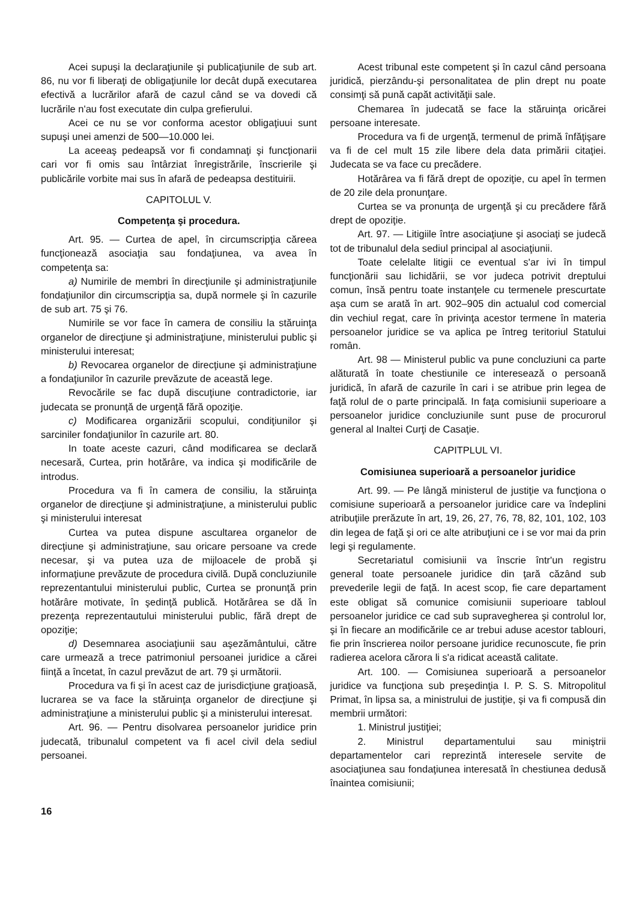Acei supuşi la declaraţiunile şi publicaţiunile de sub art. 86, nu vor fi liberaţi de obligaţiunile lor decât după executarea efectivă a lucrărilor afară de cazul când se va dovedi că lucrările n'au fost executate din culpa grefierului.
Acei ce nu se vor conforma acestor obligaţiuui sunt supuşi unei amenzi de 500—10.000 lei.
La aceeaş pedeapsă vor fi condamnaţi şi funcţionarii cari vor fi omis sau întârziat înregistrările, înscrierile şi publicările vorbite mai sus în afară de pedeapsa destituirii.
CAPITOLUL V.
Competenţa şi procedura.
Art. 95. — Curtea de apel, în circumscripţia căreea funcţionează asociaţia sau fondaţiunea, va avea în competenţa sa:
a) Numirile de membri în direcţiunile şi administraţiunile fondaţiunilor din circumscripţia sa, după normele şi în cazurile de sub art. 75 şi 76.
Numirile se vor face în camera de consiliu la stăruinţa organelor de direcţiune şi administraţiune, ministerului public şi ministerului interesat;
b) Revocarea organelor de direcţiune şi administraţiune a fondaţiunilor în cazurile prevăzute de această lege.
Revocările se fac după discuţiune contradictorie, iar judecata se pronunţă de urgenţă fără opoziţie.
c) Modificarea organizării scopului, condiţiunilor şi sarciniler fondaţiunilor în cazurile art. 80.
In toate aceste cazuri, când modificarea se declară necesară, Curtea, prin hotărâre, va indica şi modificările de introdus.
Procedura va fi în camera de consiliu, la stăruinţa organelor de direcţiune şi administraţiune, a ministerului public şi ministerului interesat
Curtea va putea dispune ascultarea organelor de direcţiune şi administraţiune, sau oricare persoane va crede necesar, şi va putea uza de mijloacele de probă şi informaţiune prevăzute de procedura civilă. După concluziunile reprezentantului ministerului public, Curtea se pronunţă prin hotărâre motivate, în şedinţă publică. Hotărârea se dă în prezenţa reprezentautului ministerului public, fără drept de opoziţie;
d) Desemnarea asociaţiunii sau aşezământului, către care urmează a trece patrimoniul persoanei juridice a cărei fiinţă a încetat, în cazul prevăzut de art. 79 şi următorii.
Procedura va fi şi în acest caz de jurisdicţiune graţioasă, lucrarea se va face la stăruinţa organelor de direcţiune şi administraţiune a ministerului public şi a ministerului interesat.
Art. 96. — Pentru disolvarea persoanelor juridice prin judecată, tribunalul competent va fi acel civil dela sediul persoanei.
Acest tribunal este competent şi în cazul când persoana juridică, pierzându-şi personalitatea de plin drept nu poate consimţi să pună capăt activităţii sale.
Chemarea în judecată se face la stăruinţa oricărei persoane interesate.
Procedura va fi de urgenţă, termenul de primă înfăţişare va fi de cel mult 15 zile libere dela data primării citaţiei. Judecata se va face cu precădere.
Hotărârea va fi fără drept de opoziţie, cu apel în termen de 20 zile dela pronunţare.
Curtea se va pronunţa de urgenţă şi cu precădere fără drept de opoziţie.
Art. 97. — Litigiile între asociaţiune şi asociaţi se judecă tot de tribunalul dela sediul principal al asociaţiunii.
Toate celelalte litigii ce eventual s'ar ivi în timpul funcţionării sau lichidării, se vor judeca potrivit dreptului comun, însă pentru toate instanţele cu termenele prescurtate aşa cum se arată în art. 902–905 din actualul cod comercial din vechiul regat, care în privinţa acestor termene în materia persoanelor juridice se va aplica pe întreg teritoriul Statului român.
Art. 98 — Ministerul public va pune concluziuni ca parte alăturată în toate chestiunile ce interesează o persoană juridică, în afară de cazurile în cari i se atribue prin legea de faţă rolul de o parte principală. In faţa comisiunii superioare a persoanelor juridice concluziunile sunt puse de procurorul general al Inaltei Curţi de Casaţie.
CAPITPLUL VI.
Comisiunea superioară a persoanelor juridice
Art. 99. — Pe lângă ministerul de justiţie va funcţiona o comisiune superioară a persoanelor juridice care va îndeplini atribuţiile prerăzute în art, 19, 26, 27, 76, 78, 82, 101, 102, 103 din legea de faţă şi ori ce alte atribuţiuni ce i se vor mai da prin legi şi regulamente.
Secretariatul comisiunii va înscrie într'un registru general toate persoanele juridice din ţară căzând sub prevederile legii de faţă. In acest scop, fie care departament este obligat să comunice comisiunii superioare tabloul persoanelor juridice ce cad sub supravegherea şi controlul lor, şi în fiecare an modificările ce ar trebui aduse acestor tablouri, fie prin înscrierea noilor persoane juridice recunoscute, fie prin radierea acelora cărora li s'a ridicat această calitate.
Art. 100. — Comisiunea superioară a persoanelor juridice va funcţiona sub preşedinţia I. P. S. S. Mitropolitul Primat, în lipsa sa, a ministrului de justiţie, şi va fi compusă din membrii următori:
1. Ministrul justiţiei;
2. Ministrul departamentului sau miniştrii departamentelor cari reprezintă interesele servite de asociaţiunea sau fondaţiunea interesată în chestiunea dedusă înaintea comisiunii;
16